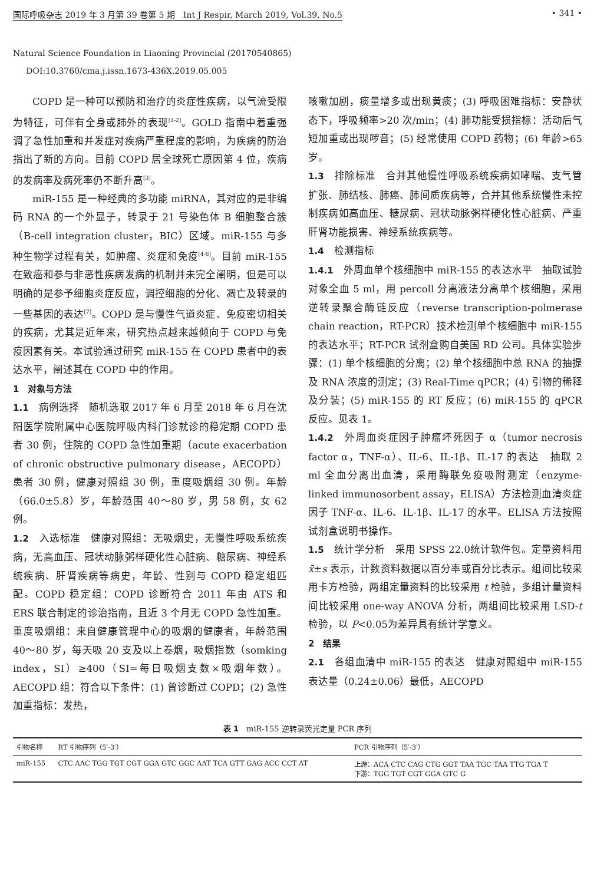国际呼吸杂志 2019 年 3 月第 39 卷第 5 期　Int J Respir, March 2019, Vol.39, No.5 • 341 •
Natural Science Foundation in Liaoning Provincial (20170540865)
DOI:10.3760/cma.j.issn.1673-436X.2019.05.005
COPD 是一种可以预防和治疗的炎症性疾病，以气流受限为特征，可伴有全身或肺外的表现<sup>[1-2]</sup>。GOLD 指南中着重强调了急性加重和并发症对疾病严重程度的影响，为疾病的防治指出了新的方向。目前 COPD 居全球死亡原因第 4 位，疾病的发病率及病死率仍不断升高<sup>[3]</sup>。
miR-155 是一种经典的多功能 miRNA，其对应的是非编码 RNA 的一个外显子，转录于 21 号染色体 B 细胞整合簇（B-cell integration cluster，BIC）区域。miR-155 与多种生物学过程有关，如肿瘤、炎症和免疫<sup>[4-6]</sup>。目前 miR-155 在致癌和参与非恶性疾病发病的机制并未完全阐明，但是可以明确的是参予细胞炎症反应，调控细胞的分化、凋亡及转录的一些基因的表达<sup>[7]</sup>。COPD 是与慢性气道炎症、免疫密切相关的疾病，尤其是近年来，研究热点越来越倾向于 COPD 与免疫因素有关。本试验通过研究 miR-155 在 COPD 患者中的表达水平，阐述其在 COPD 中的作用。
1　对象与方法
1.1　病例选择　随机选取 2017 年 6 月至 2018 年 6 月在沈阳医学院附属中心医院呼吸内科门诊就诊的稳定期 COPD 患者 30 例，住院的 COPD 急性加重期（acute exacerbation of chronic obstructive pulmonary disease，AECOPD）患者 30 例，健康对照组 30 例，重度吸烟组 30 例。年龄（66.0±5.8）岁，年龄范围 40～80 岁，男 58 例，女 62 例。
1.2　入选标准　健康对照组：无吸烟史，无慢性呼吸系统疾病，无高血压、冠状动脉粥样硬化性心脏病、糖尿病、神经系统疾病、肝肾疾病等病史，年龄、性别与 COPD 稳定组匹配。COPD 稳定组：COPD 诊断符合 2011 年由 ATS 和 ERS 联合制定的诊治指南，且近 3 个月无 COPD 急性加重。重度吸烟组：来自健康管理中心的吸烟的健康者，年龄范围 40～80 岁，每天吸 20 支及以上卷烟，吸烟指数（somking index，SI）≥400（SI=每日吸烟支数×吸烟年数）。AECOPD 组：符合以下条件：(1) 曾诊断过 COPD；(2) 急性加重指标：发热，
咳嗽加剧，痰量增多或出现黄痰；(3) 呼吸困难指标：安静状态下，呼吸频率>20 次/min；(4) 肺功能受损指标：活动后气短加重或出现啰音；(5) 经常使用 COPD 药物；(6) 年龄>65 岁。
1.3　排除标准　合并其他慢性呼吸系统疾病如哮喘、支气管扩张、肺结核、肺癌、肺间质疾病等，合并其他系统慢性未控制疾病如高血压、糖尿病、冠状动脉粥样硬化性心脏病、严重肝肾功能损害、神经系统疾病等。
1.4　检测指标
1.4.1　外周血单个核细胞中 miR-155 的表达水平　抽取试验对象全血 5 ml，用 percoll 分离液法分离单个核细胞，采用逆转录聚合酶链反应（reverse transcription-polmerase chain reaction，RT-PCR）技术检测单个核细胞中 miR-155 的表达水平；RT-PCR 试剂盒购自美国 RD 公司。具体实验步骤：(1) 单个核细胞的分离；(2) 单个核细胞中总 RNA 的抽提及 RNA 浓度的测定；(3) Real-Time qPCR；(4) 引物的稀释及分装；(5) miR-155 的 RT 反应；(6) miR-155 的 qPCR 反应。见表 1。
1.4.2　外周血炎症因子肿瘤坏死因子 α（tumor necrosis factor α，TNF-α）、IL-6、IL-1β、IL-17 的表达　抽取 2 ml 全血分离出血清，采用酶联免疫吸附测定（enzyme-linked immunosorbent assay，ELISA）方法检测血清炎症因子 TNF-α、IL-6、IL-1β、IL-17 的水平。ELISA 方法按照试剂盒说明书操作。
1.5　统计学分析　采用 SPSS 22.0统计软件包。定量资料用x̄±s 表示，计数资料数据以百分率或百分比表示。组间比较采用卡方检验，两组定量资料的比较采用 t 检验，多组计量资料间比较采用 one-way ANOVA 分析，两组间比较采用 LSD-t 检验，以 P<0.05为差异具有统计学意义。
2　结果
2.1　各组血清中 miR-155 的表达　健康对照组中 miR-155 表达量（0.24±0.06）最低，AECOPD
表 1　miR-155 逆转录荧光定量 PCR 序列
| 引物名称 | RT 引物序列（5′-3′） | PCR 引物序列（5′-3′） |
| --- | --- | --- |
| miR-155 | CTC AAC TGG TGT CGT GGA GTC GGC AAT TCA GTT GAG ACC CCT AT | 上游：ACA CTC CAG CTG GGT TAA TGC TAA TTG TGA T 下游：TGG TGT CGT GGA GTC G |